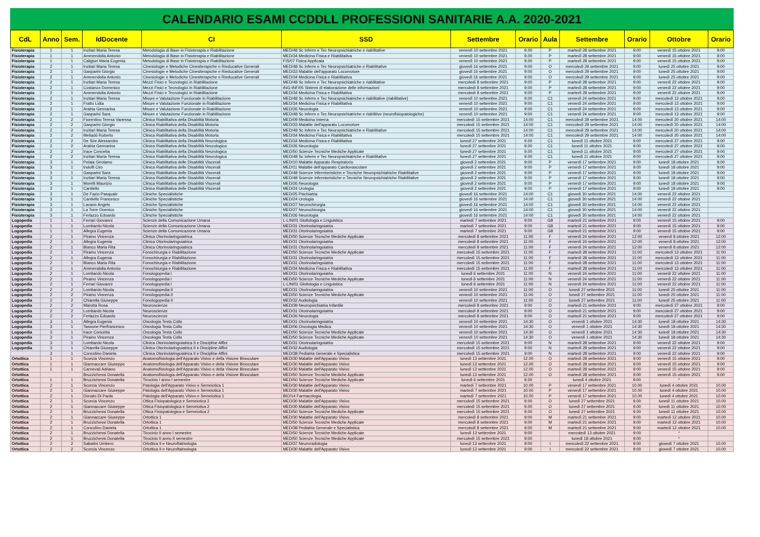CALENDARIO ESAMI CCDDLL PROFESSIONI SANITARIE A.A. 2020-2021
| CdL | Anno | Sem. | IdDocente | CI | SSD | Settembre | Orario | Aula | Settembre | Orario | Ottobre | Orario |
| --- | --- | --- | --- | --- | --- | --- | --- | --- | --- | --- | --- | --- |
| Fisioterapia | 1 | 1 | Inzitari Maria Teresa | Metodologia di Base in Fisioterapia e Riabilitazione | MED/48 Sc Inferm e Tec Neuropsichiatriche e riabilitative | venerdì 10 settembre 2021 | 9.00 | P | martedì 28 settembre 2021 | 9:00 | venerdì 15 ottobre 2021 | 9:00 |
| Fisioterapia | 1 | 1 | Ammendolia Antonio | Metodologia di Base in Fisioterapia e Riabilitazione | MED/34 Medicina Fisica e Riabilitativa | venerdì 10 settembre 2021 | 9.00 | P | martedì 28 settembre 2021 | 9:00 | venerdì 15 ottobre 2021 | 9:00 |
| Fisioterapia | 1 | 1 | Caligiuri Maria Eugenia | Metodologia di Base in Fisioterapia e Riabilitazione | FIS/07 Fisica Applicata | venerdì 10 settembre 2021 | 9.00 | P | martedì 28 settembre 2021 | 9:00 | venerdì 15 ottobre 2021 | 9:00 |
| Fisioterapia | 2 | 1 | Inzitari Maria Teresa | Cinesiologie e Metodiche Cinesiterapiche e Rieducative Generali | MED/48 Sc Inferm e Tec Neuropsichiatriche e Riabilitative | giovedì 16 settembre 2021 | 9:00 | O | mercoledì 29 settembre 2021 | 9:00 | lunedì 25 ottobre 2021 | 9:00 |
| Fisioterapia | 2 | 1 | Gasparini Giorgio | Cinesiologie e Metodiche Cinesiterapiche e Rieducative Generali | MED/33 Malattie dell'apparato Locomotore | giovedì 16 settembre 2021 | 9:00 | O | mercoledì 29 settembre 2021 | 9:00 | lunedì 25 ottobre 2021 | 9:00 |
| Fisioterapia | 2 | 1 | Ammendolia Antonio | Cinesiologie e Metodiche Cinesiterapiche e Rieducative Generali | MED/34 Medicina Fisica e Riabilitativa | giovedì 16 settembre 2021 | 9:00 | O | mercoledì 29 settembre 2021 | 9:00 | lunedì 25 ottobre 2021 | 9:00 |
| Fisioterapia | 2 | 1 | Inzitari Maria Teresa | Mezzi Fisici e Tecnologici in Riabilitazione | MED/48 Sc Inferm e Tec Neuropsichiatriche e riabilitative | mercoledì 8 settembre 2021 | 9:00 | P | martedì 28 settembre 2021 | 9:00 | venerdì 22 ottobre 2021 | 9:00 |
| Fisioterapia | 2 | 1 | Costanzo Domenico | Mezzi Fisici e Tecnologici in Riabilitazione | ING-INF/05 Sistemi di elaborazione delle informazioni | mercoledì 8 settembre 2021 | 9:00 | P | martedì 28 settembre 2021 | 9:00 | venerdì 22 ottobre 2021 | 9:00 |
| Fisioterapia | 2 | 1 | Ammendolia Antonio | Mezzi Fisici e Tecnologici in Riabilitazione | MED/34 Medicina Fisica e Riabilitativa | mercoledì 8 settembre 2021 | 9:00 | P | martedì 28 settembre 2021 | 9:00 | venerdì 22 ottobre 2021 | 9:00 |
| Fisioterapia | 2 | 1 | Inzitari Maria Teresa | Misure e Valutazione Funzionale in Riabilitazione | MED/48 Sc Inferm e Tec Neuropsichiatriche e riabilitative (riabilitative) | venerdì 10 settembre 2021 | 9:00 | C1 | venerdì 24 settembre 2021 | 9:00 | mercoledì 13 ottobre 2021 | 9:00 |
| Fisioterapia | 2 | 1 | Fratto Lidia | Misure e Valutazione Funzionale in Riabilitazione | MED/34 Medicina Fisica e Riabilitativa | venerdì 10 settembre 2021 | 9:00 | C1 | venerdì 24 settembre 2021 | 9:00 | mercoledì 13 ottobre 2021 | 9:00 |
| Fisioterapia | 2 | 1 | Arabia Gennarina | Misure e Valutazione Funzionale in Riabilitazione | MED/26 Neurologia | venerdì 10 settembre 2021 | 9:00 | C1 | venerdì 24 settembre 2021 | 9:00 | mercoledì 13 ottobre 2021 | 9:00 |
| Fisioterapia | 2 | 1 | Gasparini Sara | Misure e Valutazione Funzionale in Riabilitazione | MED/48 Sc Inferm e Tec Neuropsichiatriche e riabilitive (neurofisiopatologiche) | venerdì 10 settembre 2021 | 9:00 | C1 | venerdì 24 settembre 2021 | 9:00 | mercoledì 13 ottobre 2021 | 9:00 |
| Fisioterapia | 2 | 2 | Fiorentino Teresa Vanessa | Clinica Riabilitativa della Disabilità Motoria | MED/09 Medicina Interna | mercoledì 15 settembre 2021 | 14:00 | C1 | mercoledì 29 settembre 2021 | 14:00 | mercoledì 20 ottobre 2021 | 14:00 |
| Fisioterapia | 2 | 2 | Gasparini Giorgio | Clinica Riabilitativa della Disabilità Motoria | MED/33 Malattie dell'apparato Locomotore | mercoledì 15 settembre 2021 | 14:00 | C1 | mercoledì 29 settembre 2021 | 14:00 | mercoledì 20 ottobre 2021 | 14:00 |
| Fisioterapia | 2 | 2 | Inzitari Maria Teresa | Clinica Riabilitativa della Disabilità Motoria | MED/48 Sc Inferm e Tec Neuropsichiatriche e Riabilitative | mercoledì 15 settembre 2021 | 14:00 | C1 | mercoledì 29 settembre 2021 | 14:00 | mercoledì 20 ottobre 2021 | 14:00 |
| Fisioterapia | 2 | 2 | Meliadò Roberto | Clinica Riabilitativa della Disabilità Motoria | MED/34 Medicina Fisica e Riabilitativa | mercoledì 15 settembre 2021 | 14:00 | C1 | mercoledì 29 settembre 2021 | 14:00 | mercoledì 20 ottobre 2021 | 14:00 |
| Fisioterapia | 2 | 2 | De Sire Alessandro | Clinica Riabilitativa della Disabilità Neurologica | MED/34 Medicina Fisica e Riabilitativa | lunedì 27 settembre 2021 | 9.00 | C1 | lunedì 11 ottobre 2021 | 9:00 | mercoledì 27 ottobre 2021 | 9:00 |
| Fisioterapia | 2 | 2 | Arabia Gennarina | Clinica Riabilitativa della Disabilità Neurologica | MED/26 Neurologia | lunedì 27 settembre 2021 | 9.00 | C1 | lunedì 11 ottobre 2021 | 9:00 | mercoledì 27 ottobre 2021 | 9:00 |
| Fisioterapia | 2 | 2 | Irace Concetta | Clinica Riabilitativa della Disabilità Neurologica | MED/50 Scienze Tecniche Mediche Applicate | lunedì 27 settembre 2021 | 9.00 | C1 | lunedì 11 ottobre 2021 | 9:00 | mercoledì 27 ottobre 2021 | 9:00 |
| Fisioterapia | 2 | 2 | Inzitari Maria Teresa | Clinica Riabilitativa della Disabilità Neurologica | MED/48 Sc Inferm e Tec Neuropsichiatriche e Riabilitative | lunedì 27 settembre 2021 | 9.00 | C1 | lunedì 11 ottobre 2021 | 9:00 | mercoledì 27 ottobre 2021 | 9:00 |
| Fisioterapia | 3 | 1 | Pelaia Girolamo | Clinica Riabilitativa delle Disabilità Viscerali | MED/10 Malattie Apparato Respiratorio | giovedì 2 settembre 2021 | 9:00 | P | venerdì 17 settembre 2021 | 9:00 | lunedì 18 ottobre 2021 | 9:00 |
| Fisioterapia | 3 | 1 | Indolfi Ciro | Clinica Riabilitativa delle Disabilità Viscerali | MED/11 Malattie dell'apparato Cardiovascolare | giovedì 2 settembre 2021 | 9:00 | P | venerdì 17 settembre 2021 | 9:00 | lunedì 18 ottobre 2021 | 9:00 |
| Fisioterapia | 3 | 1 | Gasparini Sara | Clinica Riabilitativa delle Disabilità Viscerali | MED/48 Scienze Infermieristiche e Tecniche Neuropsichiatriche Riabilitative | giovedì 2 settembre 2021 | 9:00 | P | venerdì 17 settembre 2021 | 9:00 | lunedì 18 ottobre 2021 | 9:00 |
| Fisioterapia | 3 | 1 | Inzitari Maria Teresa | Clinica Riabilitativa delle Disabilità Viscerali | MED/48 Scienze Infermieristiche e Tecniche Neuropsichiatriche Riabilitative | giovedì 2 settembre 2021 | 9:00 | P | venerdì 17 settembre 2021 | 9:00 | lunedì 18 ottobre 2021 | 9:00 |
| Fisioterapia | 3 | 1 | Morelli Maurizio | Clinica Riabilitativa delle Disabilità Viscerali | MED/26 Neurologia | giovedì 2 settembre 2021 | 9:00 | P | venerdì 17 settembre 2021 | 9:00 | lunedì 18 ottobre 2021 | 9:00 |
| Fisioterapia | 3 | 1 | Cantiello | Clinica Riabilitativa delle Disabilità Viscerali | MED/24 Urologia | giovedì 2 settembre 2021 | 9:00 | P | venerdì 17 settembre 2021 | 9:00 | lunedì 18 ottobre 2021 | 9:00 |
| Fisioterapia | 3 | 1 | De Fazio Pasquale | Cliniche Specialistiche | MED/25 Psichiatria | giovedì 16 settembre 2021 | 14:00 | C1 | giovedì 30 settembre 2021 | 14:00 | venerdì 22 ottobre 2021 | |
| Fisioterapia | 3 | 1 | Cantiello Francesco | Cliniche Specialistiche | MED/24 Urologia | giovedì 16 settembre 2021 | 14:00 | C1 | giovedì 30 settembre 2021 | 14:00 | venerdì 22 ottobre 2021 | |
| Fisioterapia | 3 | 1 | Lavano Angelo | Cliniche Specialistiche | MED/27 Neurochirurgia | giovedì 16 settembre 2021 | 14:00 | C1 | giovedì 30 settembre 2021 | 14:00 | venerdì 22 ottobre 2021 | |
| Fisioterapia | 3 | 1 | La Torre Doenico | Cliniche Specialistiche | MED/27 Neurochirurgia | giovedì 16 settembre 2021 | 14:00 | C1 | giovedì 30 settembre 2021 | 14:00 | venerdì 22 ottobre 2021 | |
| Fisioterapia | 3 | 1 | Ferlazzo Edoardo | Cliniche Specialistiche | MED/26 Neurologia | giovedì 16 settembre 2021 | 14:00 | C1 | giovedì 30 settembre 2021 | 14:00 | venerdì 22 ottobre 2021 | |
| Logopedia | 1 | 1 | Ferrari Giovanni | Scienze della Comunicazione Umana | L-LIN/01 Glottologia e Linguistica | martedì 7 settembre 2021 | 9:00 | G8 | martedì 21 settembre 2021 | 9:00 | venerdì 15 ottobre 2021 | 9:00 |
| Logopedia | 1 | 1 | Lombardo Nicola | Scienze della Comunicazione Umana | MED/31 Otorinolaringoiatria | martedì 7 settembre 2021 | 9:00 | G8 | martedì 21 settembre 2021 | 9:00 | venerdì 15 ottobre 2021 | 9:00 |
| Logopedia | 1 | 1 | Allegra Eugenia | Scienze della Comunicazione Umana | MED/31 Otorinolaringoiatria | martedì 7 settembre 2021 | 9:00 | G8 | martedì 21 settembre 2021 | 9:00 | venerdì 15 ottobre 2021 | 9:00 |
| Logopedia | 2 | 1 | Piraino Vincenza | Clinica Otorinolaringoiatrica | MED/50 Scienze Tecniche Mediche Applicate | mercoledì 8 settembre 2021 | 11:00 | F | venerdì 24 settembre 2021 | 12:00 | venerdì 8 ottobre 2021 | 12:00 |
| Logopedia | 2 | 1 | Allegra Eugenia | Clinica Otorinolaringoiatrica | MED/31 Otorinolaringoiatria | mercoledì 8 settembre 2021 | 11:00 | F | venerdì 24 settembre 2021 | 12:00 | venerdì 8 ottobre 2021 | 12:00 |
| Logopedia | 2 | 1 | Bianco Maria Rita | Clinica Otorinolaringoiatrica | MED/31 Otorinolaringoiatria | mercoledì 8 settembre 2021 | 11:00 | F | venerdì 24 settembre 2021 | 12:00 | venerdì 8 ottobre 2021 | 12:00 |
| Logopedia | 2 | 1 | Piraino Vincenza | Fonochirurgia e Riabilitazione | MED/50 Scienze Tecniche Mediche Applicate | mercoledì 15 settembre 2021 | 11:00 | F | martedì 28 settembre 2021 | 11:00 | mercoledì 13 ottobre 2021 | 11:00 |
| Logopedia | 2 | 1 | Allegra Eugenia | Fonochirurgia e Riabilitazione | MED/31 Otorinolaringoiatria | mercoledì 15 settembre 2021 | 11:00 | F | martedì 28 settembre 2021 | 11:00 | mercoledì 13 ottobre 2021 | 11:00 |
| Logopedia | 2 | 1 | Bianco Maria Rita | Fonochirurgia e Riabilitazione | MED/31 Otorinolaringoiatria | mercoledì 15 settembre 2021 | 11:00 | F | martedì 28 settembre 2021 | 11:00 | mercoledì 13 ottobre 2021 | 11:00 |
| Logopedia | 2 | 1 | Ammendolia Antonio | Fonochirurgia e Riabilitazione | MED/34 Medicina Fisica e Riabilitativa | mercoledì 15 settembre 2021 | 11:00 | F | martedì 28 settembre 2021 | 11:00 | mercoledì 13 ottobre 2021 | 11:00 |
| Logopedia | 2 | 1 | Lombardo Nicola | Fonologopedia I | MED/31 Otorinolaringoiatria | lunedì 6 settembre 2021 | 11:00 | N | venerdì 24 settembre 2021 | 11:00 | venerdì 22 ottobre 2021 | 11:00 |
| Logopedia | 2 | 1 | Piraino Vincenza | Fonologopedia I | MED/50 Scienze Tecniche Mediche Applicate | lunedì 6 settembre 2021 | 11:00 | N | venerdì 24 settembre 2021 | 11:00 | venerdì 22 ottobre 2021 | 11:00 |
| Logopedia | 2 | 1 | Ferrari Giovanni | Fonologopedia I | L-LIN/01 Glottologia e Linguistica | lunedì 6 settembre 2021 | 11:00 | N | venerdì 24 settembre 2021 | 11:00 | venerdì 22 ottobre 2021 | 11:00 |
| Logopedia | 2 | 2 | Lombardo Nicola | Fonologopedia II | MED/31 Otorinolaringoiatria | venerdì 10 settembre 2021 | 11:00 | O | lunedì 27 settembre 2021 | 11:00 | lunedì 25 ottobre 2021 | 11:00 |
| Logopedia | 2 | 2 | Piraino Vincenza | Fonologopedia II | MED/50 Scienze Tecniche Mediche Applicate | venerdì 10 settembre 2021 | 11:00 | O | lunedì 27 settembre 2021 | 11:00 | lunedì 25 ottobre 2021 | 11:00 |
| Logopedia | 2 | 2 | Chiarella Giuseppe | Fonologopedia II | MED/32 Audiologia | venerdì 10 settembre 2021 | 11:00 | O | lunedì 27 settembre 2021 | 11:00 | lunedì 25 ottobre 2021 | 11:00 |
| Logopedia | 2 | 2 | Marotta Rosa | Neuroscienze | MED/39 Neuropsichiatria Infantile | mercoledì 8 settembre 2021 | 9:00 | O | martedì 21 settembre 2021 | 9:00 | mercoledì 27 ottobre 2021 | 9:00 |
| Logopedia | 2 | 2 | Lombardo Nicola | Neuroscienze | MED/31 Otorinolaringoiatria | mercoledì 8 settembre 2021 | 9:00 | O | martedì 21 settembre 2021 | 9:00 | mercoledì 27 ottobre 2021 | 9:00 |
| Logopedia | 2 | 2 | Ferlazzo Edoardo | Neuroscienze | MED/26 Neurologia | mercoledì 8 settembre 2021 | 9:00 | O | martedì 21 settembre 2021 | 9:00 | mercoledì 27 ottobre 2021 | 9:00 |
| Logopedia | 3 | 1 | Allegra Eugenia | Oncologia Testa Collo | MED/31 Otorinolaringoiatria | venerdì 10 settembre 2021 | 14:30 | O | venerdì 1 ottobre 2021 | 14:30 | lunedì 18 ottobre 2021 | 14:30 |
| Logopedia | 3 | 1 | Tassone Pierfrancesco | Oncologia Testa Collo | MED/06 Oncologia Medica | venerdì 10 settembre 2021 | 14:30 | O | venerdì 1 ottobre 2021 | 14:30 | lunedì 18 ottobre 2021 | 14:30 |
| Logopedia | 3 | 1 | Irace Concetta | Oncologia Testa Collo | MED/50 Scienze Tecniche Mediche Applicate | venerdì 10 settembre 2021 | 14:30 | O | venerdì 1 ottobre 2021 | 14:30 | lunedì 18 ottobre 2021 | 14:30 |
| Logopedia | 3 | 1 | Piraino Vincenza | Oncologia Testa Collo | MED/50 Scienze Tecniche Mediche Applicate | venerdì 10 settembre 2021 | 14:30 | O | venerdì 1 ottobre 2021 | 14:30 | lunedì 18 ottobre 2021 | 14:30 |
| Logopedia | 3 | 1 | Lombardo Nicola | Clinica Otorinolaringoiatrica II e Discipline Affini | MED/31 Otorinolaringoiatria | mercoledì 15 settembre 2021 | 9:00 | N | martedì 28 settembre 2021 | 9:00 | venerdì 22 ottobre 2021 | 9:00 |
| Logopedia | 3 | 1 | Chiarella Giuseppe | Clinica Otorinolaringoiatrica II e Discipline Affini | MED/32 Audiologia | mercoledì 15 settembre 2021 | 9:00 | N | martedì 28 settembre 2021 | 9:00 | venerdì 22 ottobre 2021 | 9:00 |
| | 3 | 1 | Concolino Daniela | Clinica Otorinolaringoiatrica II e Discipline Affini | MED/38 Pediatria Generale e Specialistica | mercoledì 15 settembre 2021 | 9:00 | N | martedì 28 settembre 2021 | 9:00 | venerdì 22 ottobre 2021 | 9:00 |
| Ortottica | 1 | 1 | Scorcia Vincenzo | Anatomofisiologia dell'Apparato Visivo e della Visione Binoculare | MED/30 Malattie dell'Apparato Visivo | lunedì 13 settembre 2021 | 12.00 | O | martedì 28 settembre 2021 | 9:00 | venerdì 15 ottobre 2021 | 9:00 |
| Ortottica | 1 | 1 | Giannaccare Giuseppe | Anatomofisiologia dell'Apparato Visivo e della Visione Binoculare | MED/30 Malattie dell'Apparato Visivo | lunedì 13 settembre 2021 | 12.00 | O | martedì 28 settembre 2021 | 9:00 | venerdì 15 ottobre 2021 | 9:00 |
| Ortottica | 1 | 1 | Carnevali Adriano | Anatomofisiologia dell'Apparato Visivo e della Visione Binoculare | MED/30 Malattie dell'Apparato Visivo | lunedì 13 settembre 2021 | 12.00 | O | martedì 28 settembre 2021 | 9:00 | venerdì 15 ottobre 2021 | 9:00 |
| Ortottica | | | Bruzzichessi Donatella | Anatomofisiologia dell'Apparato Visivo e della Visione Binoculare | MED/50 Scienze Tecniche Mediche Applicate | lunedì 13 settembre 2021 | 12.00 | O | martedì 28 settembre 2021 | 9:00 | venerdì 15 ottobre 2021 | 9:00 |
| Ortottica | 1 | 1 | Bruzzichessi Donatella | Tirocinio I anno I semestre | MED/50 Scienze Tecniche Mediche Applicate | lunedì 6 settembre 2021 | 9.00 | | lunedì 4 ottobre 2021 | 9:00 | * | |
| Ortottica | 2 | 1 | Scorcia Vincenzo | Patologia dell'Apparato Visivo e Semeiotica 1 | MED/30 Malattie dell'Apparato Visivo | martedì 7 settembre 2021 | 10.00 | P | venerdì 17 settembre 2021 | 10.00 | lunedì 4 ottobre 2021 | 10.00 |
| Ortottica | 2 | 1 | Giannaccare Giuseppe | Patologia dell'Apparato Visivo e Semeiotica 1 | MED/30 Malattie dell'Apparato Visivo | martedì 7 settembre 2021 | 10.00 | P | venerdì 17 settembre 2021 | 10.00 | lunedì 4 ottobre 2021 | 10.00 |
| Ortottica | 2 | 1 | Donato Di Paola | Patologia dell'Apparato Visivo e Semeiotica 1 | BIO/14 Farmacologia | martedì 7 settembre 2021 | 10.00 | P | venerdì 17 settembre 2021 | 10.00 | lunedì 4 ottobre 2021 | 10.00 |
| Ortottica | 2 | 1 | Scorcia Vincenzo | Ottica Fisiopatologica e Semeiotica 2 | MED/30 Malattie dell'Apparato Visivo | mercoledì 15 settembre 2021 | 9.00 | O | lunedì 27 settembre 2021 | 9.00 | lunedì 11 ottobre 2021 | 10.00 |
| Ortottica | 2 | 1 | Giannaccare Giuseppe | Ottica Fisiopatologica e Semeiotica 2 | MED/30 Malattie dell'Apparato Visivo | mercoledì 15 settembre 2021 | 9.00 | O | lunedì 27 settembre 2021 | 9.00 | lunedì 11 ottobre 2021 | 10.00 |
| Ortottica | 2 | 1 | Bruzzichessi Donatella | Ottica Fisiopatologica e Semeiotica 2 | MED/50 Scienze Tecniche Mediche Applicate | mercoledì 15 settembre 2021 | 9.00 | O | lunedì 27 settembre 2021 | 9.00 | lunedì 11 ottobre 2021 | 10.00 |
| Ortottica | 2 | 1 | Giannaccare Giuseppe | Ortottica 1 | MED/30 Malattie dell'Apparato Visivo | mercoledì 8 settembre 2021 | 9:00 | M | martedì 21 settembre 2021 | 9:00 | martedì 12 ottobre 2021 | 10.00 |
| Ortottica | 2 | 1 | Bruzzichessi Donatella | Ortottica 1 | MED/50 Scienze Tecniche Mediche Applicate | mercoledì 8 settembre 2021 | 9:00 | M | martedì 21 settembre 2021 | 9:00 | martedì 12 ottobre 2021 | 10.00 |
| Ortottica | 2 | 1 | Concolino Daniela | Ortottica 1 | MED/38 Pediatria Generale e Specialistica | mercoledì 8 settembre 2021 | 9:00 | M | martedì 21 settembre 2021 | 9:00 | martedì 12 ottobre 2021 | 10.00 |
| Ortottica | 2 | 1 | Bruzzichessi Donatella | Tirocinio II anno I semestre | MED/50 Scienze Tecniche Mediche Applicate | lunedì 13 settembre 2021 | 9:00 | | mercoledì 13 ottobre 2021 | 9:00 | * | |
| Ortottica | 2 | 1 | Bruzzichessi Donatella | Tirocinio II anno II semestre | MED/50 Scienze Tecniche Mediche Applicate | mercoledì 15 settembre 2021 | 9:00 | | lunedì 18 ottobre 2021 | 9:00 | * | |
| Ortottica | 2 | 2 | Sabatini Umbero | Ortottica II e Neuroftalmologia | MED/37 Neuroradiologia | lunedì 13 settembre 2021 | 9:00 | I | mercoledì 22 settembre 2021 | 9:00 | giovedì 7 ottobre 2021 | 10.00 |
| Ortottica | 2 | 2 | Scorcia Vincenzo | Ortottica II e Neuroftalmologia | MED/30 Malattie dell'Apparato Visivo | lunedì 13 settembre 2021 | 9:00 | I | mercoledì 22 settembre 2021 | 9:00 | giovedì 7 ottobre 2021 | 10.00 |